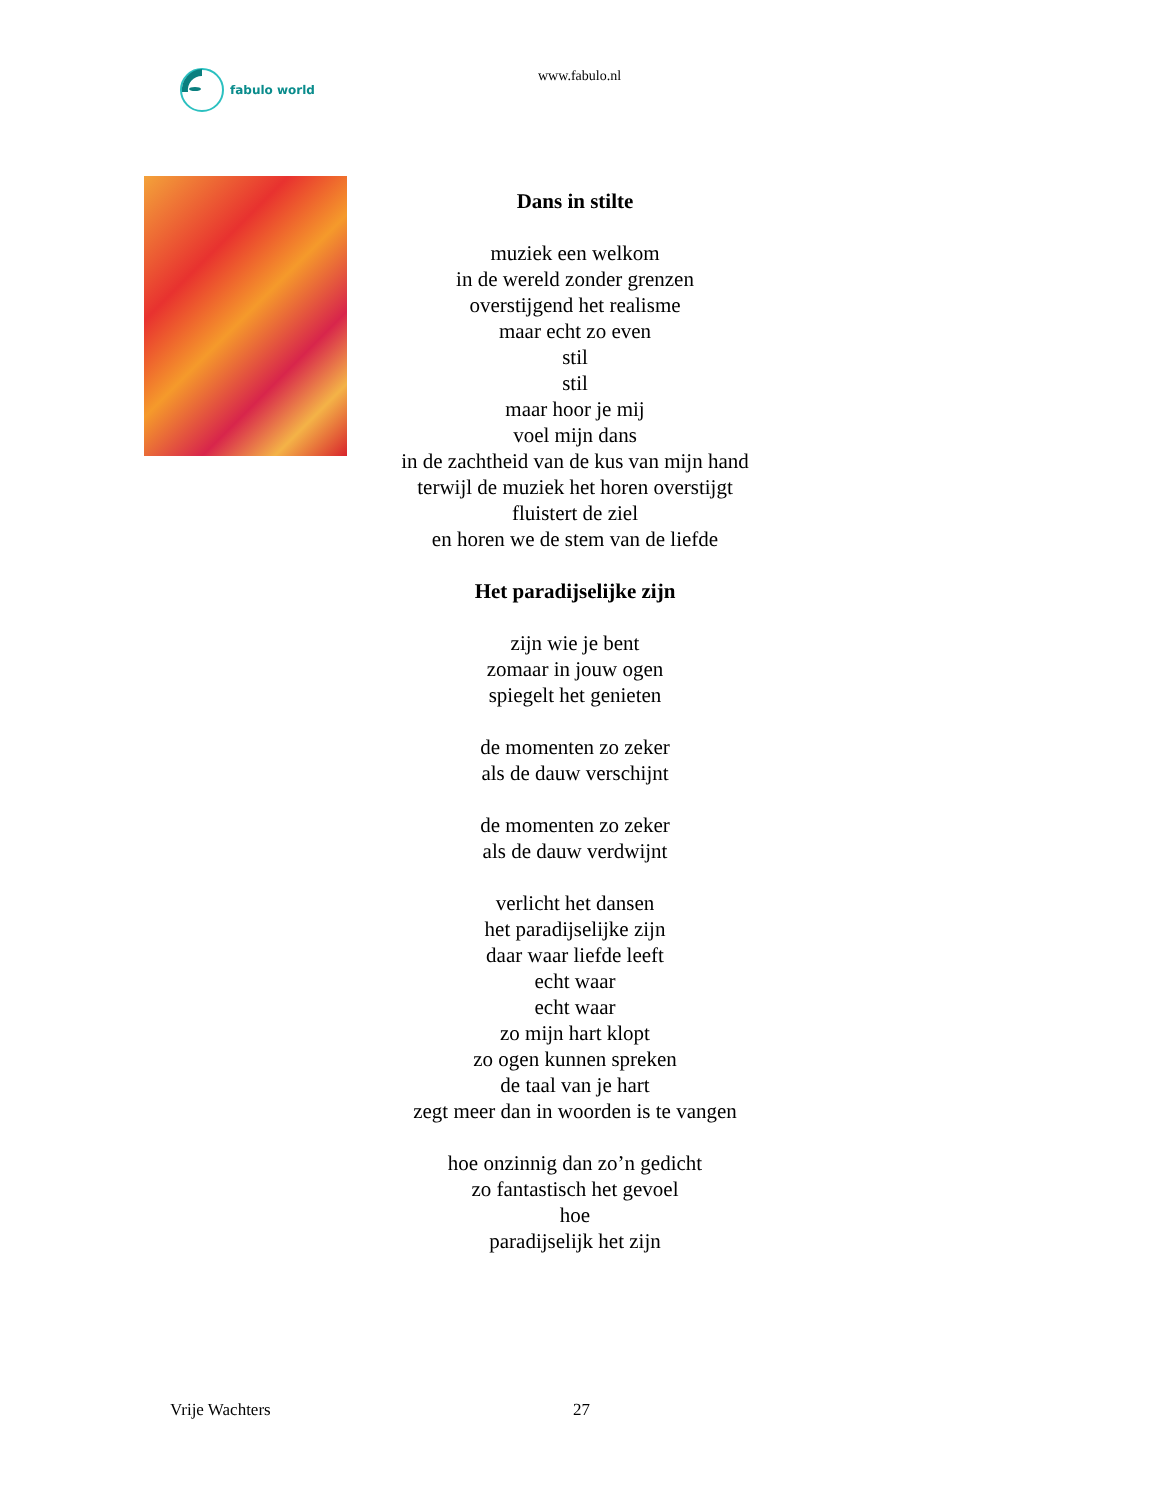fabulo world
www.fabulo.nl
Dans in stilte
muziek een welkom
in de wereld zonder grenzen
overstijgend het realisme
maar echt zo even
stil
stil
maar hoor je mij
voel mijn dans
in de zachtheid van de kus van mijn hand
terwijl de muziek het horen overstijgt
fluistert de ziel
en horen we de stem van de liefde
Het paradijselijke zijn
zijn wie je bent
zomaar in jouw ogen
spiegelt het genieten
de momenten zo zeker
als de dauw verschijnt
de momenten zo zeker
als de dauw verdwijnt
verlicht het dansen
het paradijselijke zijn
daar waar liefde leeft
echt waar
echt waar
zo mijn hart klopt
zo ogen kunnen spreken
de taal van je hart
zegt meer dan in woorden is te vangen
hoe onzinnig dan zo’n gedicht
zo fantastisch het gevoel
hoe
paradijselijk het zijn
Vrije Wachters 27